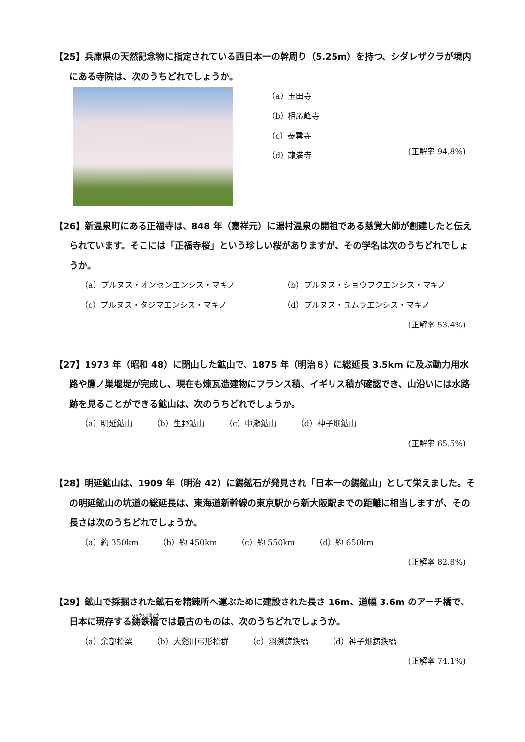【25】兵庫県の天然記念物に指定されている西日本一の幹周り（5.25m）を持つ、シダレザクラが境内にある寺院は、次のうちどれでしょうか。
（a）玉田寺
（b）相応峰寺
（c）泰雲寺
（d）龍満寺
(正解率 94.8%)
【26】新温泉町にある正福寺は、848 年（嘉祥元）に湯村温泉の開祖である慈覚大師が創建したと伝えられています。そこには「正福寺桜」という珍しい桜がありますが、その学名は次のうちどれでしょうか。
（a）プルヌス・オンセンエンシス・マキノ （b）プルヌス・ショウフクエンシス・マキノ （c）プルヌス・タジマエンシス・マキノ （d）プルヌス・ユムラエンシス・マキノ
(正解率 53.4%)
【27】1973 年（昭和 48）に閉山した鉱山で、1875 年（明治８）に総延長 3.5km に及ぶ動力用水路や鷹ノ巣堰堤が完成し、現在も煉瓦造建物にフランス積、イギリス積が確認でき、山沿いには水路跡を見ることができる鉱山は、次のうちどれでしょうか。
（a）明延鉱山 （b）生野鉱山 （c）中瀬鉱山 （d）神子畑鉱山
(正解率 65.5%)
【28】明延鉱山は、1909 年（明治 42）に錫鉱石が発見され「日本一の錫鉱山」として栄えました。その明延鉱山の坑道の総延長は、東海道新幹線の東京駅から新大阪駅までの距離に相当しますが、その長さは次のうちどれでしょうか。
（a）約 350km （b）約 450km （c）約 550km （d）約 650km
(正解率 82.8%)
【29】鉱山で採掘された鉱石を精錬所へ運ぶために建設された長さ 16m、道幅 3.6m のアーチ橋で、日本に現存する鋳鉄橋では最古のものは、次のうちどれでしょうか。
（a）余部橋梁 （b）大谿川弓形橋群 （c）羽渕鋳鉄橋 （d）神子畑鋳鉄橋
(正解率 74.1%)